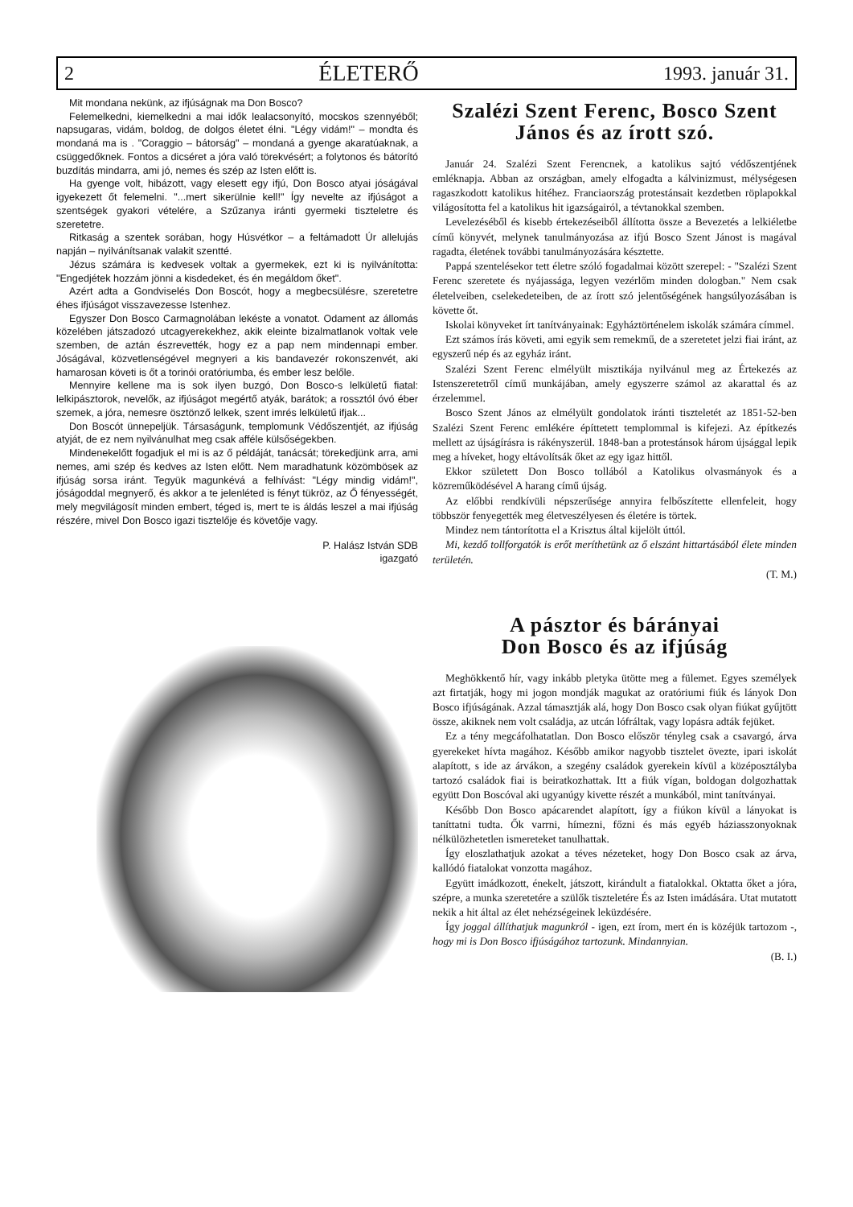2 ÉLETERŐ 1993. január 31.
Mit mondana nekünk, az ifjúságnak ma Don Bosco?
Felemelkedni, kiemelkedni a mai idők lealacsonyító, mocskos szennyéből; napsugaras, vidám, boldog, de dolgos életet élni. "Légy vidám!" – mondta és mondaná ma is . "Coraggio – bátorság" – mondaná a gyenge akaratúaknak, a csüggedőknek. Fontos a dicséret a jóra való törekvésért; a folytonos és bátorító buzdítás mindarra, ami jó, nemes és szép az Isten előtt is.
Ha gyenge volt, hibázott, vagy elesett egy ifjú, Don Bosco atyai jóságával igyekezett őt felemelni. "...mert sikerülnie kell!" Így nevelte az ifjúságot a szentségek gyakori vételére, a Szűzanya iránti gyermeki tiszteletre és szeretetre.
Ritkaság a szentek sorában, hogy Húsvétkor – a feltámadott Úr allelujás napján – nyilvánítsanak valakit szentté.
Jézus számára is kedvesek voltak a gyermekek, ezt ki is nyilvánította: "Engedjétek hozzám jönni a kisdedeket, és én megáldom őket".
Azért adta a Gondviselés Don Boscót, hogy a megbecsülésre, szeretetre éhes ifjúságot visszavezesse Istenhez.
Egyszer Don Bosco Carmagnolában lekéste a vonatot. Odament az állomás közelében játszadozó utcagyerekekhez, akik eleinte bizalmatlanok voltak vele szemben, de aztán észrevették, hogy ez a pap nem mindennapi ember. Jóságával, közvetlenségével megnyeri a kis bandavezér rokonszenvét, aki hamarosan követi is őt a torinói oratóriumba, és ember lesz belőle.
Mennyire kellene ma is sok ilyen buzgó, Don Bosco-s lelkületű fiatal: lelkipásztorok, nevelők, az ifjúságot megértő atyák, barátok; a rossztól óvó éber szemek, a jóra, nemesre ösztönző lelkek, szent imrés lelkületű ifjak...
Don Boscót ünnepeljük. Társaságunk, templomunk Védőszentjét, az ifjúság atyját, de ez nem nyilvánulhat meg csak afféle külsőségekben.
Mindenekelőtt fogadjuk el mi is az ő példáját, tanácsát; törekedjünk arra, ami nemes, ami szép és kedves az Isten előtt. Nem maradhatunk közömbösek az ifjúság sorsa iránt. Tegyük magunkévá a felhívást: "Légy mindig vidám!", jóságoddal megnyerő, és akkor a te jelenléted is fényt tükröz, az Ő fényességét, mely megvilágosít minden embert, téged is, mert te is áldás leszel a mai ifjúság részére, mivel Don Bosco igazi tisztelője és követője vagy.
P. Halász István SDB
igazgató
Szalézi Szent Ferenc, Bosco Szent János és az írott szó.
Január 24. Szalézi Szent Ferencnek, a katolikus sajtó védőszentjének emléknapja. Abban az országban, amely elfogadta a kálvinizmust, mélységesen ragaszkodott katolikus hitéhez. Franciaország protestánsait kezdetben röplapokkal világosította fel a katolikus hit igazságairól, a tévtanokkal szemben.
Levelezéséből és kisebb értekezéseiből állította össze a Bevezetés a lelkiéletbe című könyvét, melynek tanulmányozása az ifjú Bosco Szent Jánost is magával ragadta, életének további tanulmányozására késztette.
Pappá szentelésekor tett életre szóló fogadalmai között szerepel: - "Szalézi Szent Ferenc szeretete és nyájassága, legyen vezérlőm minden dologban." Nem csak életelveiben, cselekedeteiben, de az írott szó jelentőségének hangsúlyozásában is követte őt.
Iskolai könyveket írt tanítványainak: Egyháztörténelem iskolák számára címmel.
Ezt számos írás követi, ami egyik sem remekmű, de a szeretetet jelzi fiai iránt, az egyszerű nép és az egyház iránt.
Szalézi Szent Ferenc elmélyült misztikája nyilvánul meg az Értekezés az Istenszeretetről című munkájában, amely egyszerre számol az akarattal és az érzelemmel.
Bosco Szent János az elmélyült gondolatok iránti tiszteletét az 1851-52-ben Szalézi Szent Ferenc emlékére építtetett templommal is kifejezi. Az építkezés mellett az újságírásra is rákényszerül. 1848-ban a protestánsok három újsággal lepik meg a híveket, hogy eltávolítsák őket az egy igaz hittől.
Ekkor született Don Bosco tollából a Katolikus olvasmányok és a közreműködésével A harang című újság.
Az előbbi rendkívüli népszerűsége annyira felbőszítette ellenfeleit, hogy többször fenyegették meg életveszélyesen és életére is törtek.
Mindez nem tántorította el a Krisztus által kijelölt úttól.
Mi, kezdő tollforgatók is erőt meríthetünk az ő elszánt hittartásából élete minden területén.
(T. M.)
A pásztor és bárányai
Don Bosco és az ifjúság
Meghökkentő hír, vagy inkább pletyka ütötte meg a fülemet. Egyes személyek azt firtatják, hogy mi jogon mondják magukat az oratóriumi fiúk és lányok Don Bosco ifjúságának. Azzal támasztják alá, hogy Don Bosco csak olyan fiúkat gyűjtött össze, akiknek nem volt családja, az utcán lófráltak, vagy lopásra adták fejüket.
Ez a tény megcáfolhatatlan. Don Bosco először tényleg csak a csavargó, árva gyerekeket hívta magához. Később amikor nagyobb tisztelet övezte, ipari iskolát alapított, s ide az árvákon, a szegény családok gyerekein kívül a középosztályba tartozó családok fiai is beiratkozhattak. Itt a fiúk vígan, boldogan dolgozhattak együtt Don Boscóval aki ugyanúgy kivette részét a munkából, mint tanítványai.
Később Don Bosco apácarendet alapított, így a fiúkon kívül a lányokat is taníttatni tudta. Ők varrni, hímezni, főzni és más egyéb háziasszonyoknak nélkülözhetetlen ismereteket tanulhattak.
Így eloszlathatjuk azokat a téves nézeteket, hogy Don Bosco csak az árva, kallódó fiatalokat vonzotta magához.
Együtt imádkozott, énekelt, játszott, kirándult a fiatalokkal. Oktatta őket a jóra, szépre, a munka szeretetére a szülők tiszteletére És az Isten imádására. Utat mutatott nekik a hit által az élet nehézségeinek leküzdésére.
Így joggal állíthatjuk magunkról - igen, ezt írom, mert én is közéjük tartozom -, hogy mi is Don Bosco ifjúságához tartozunk. Mindannyian.
(B. I.)